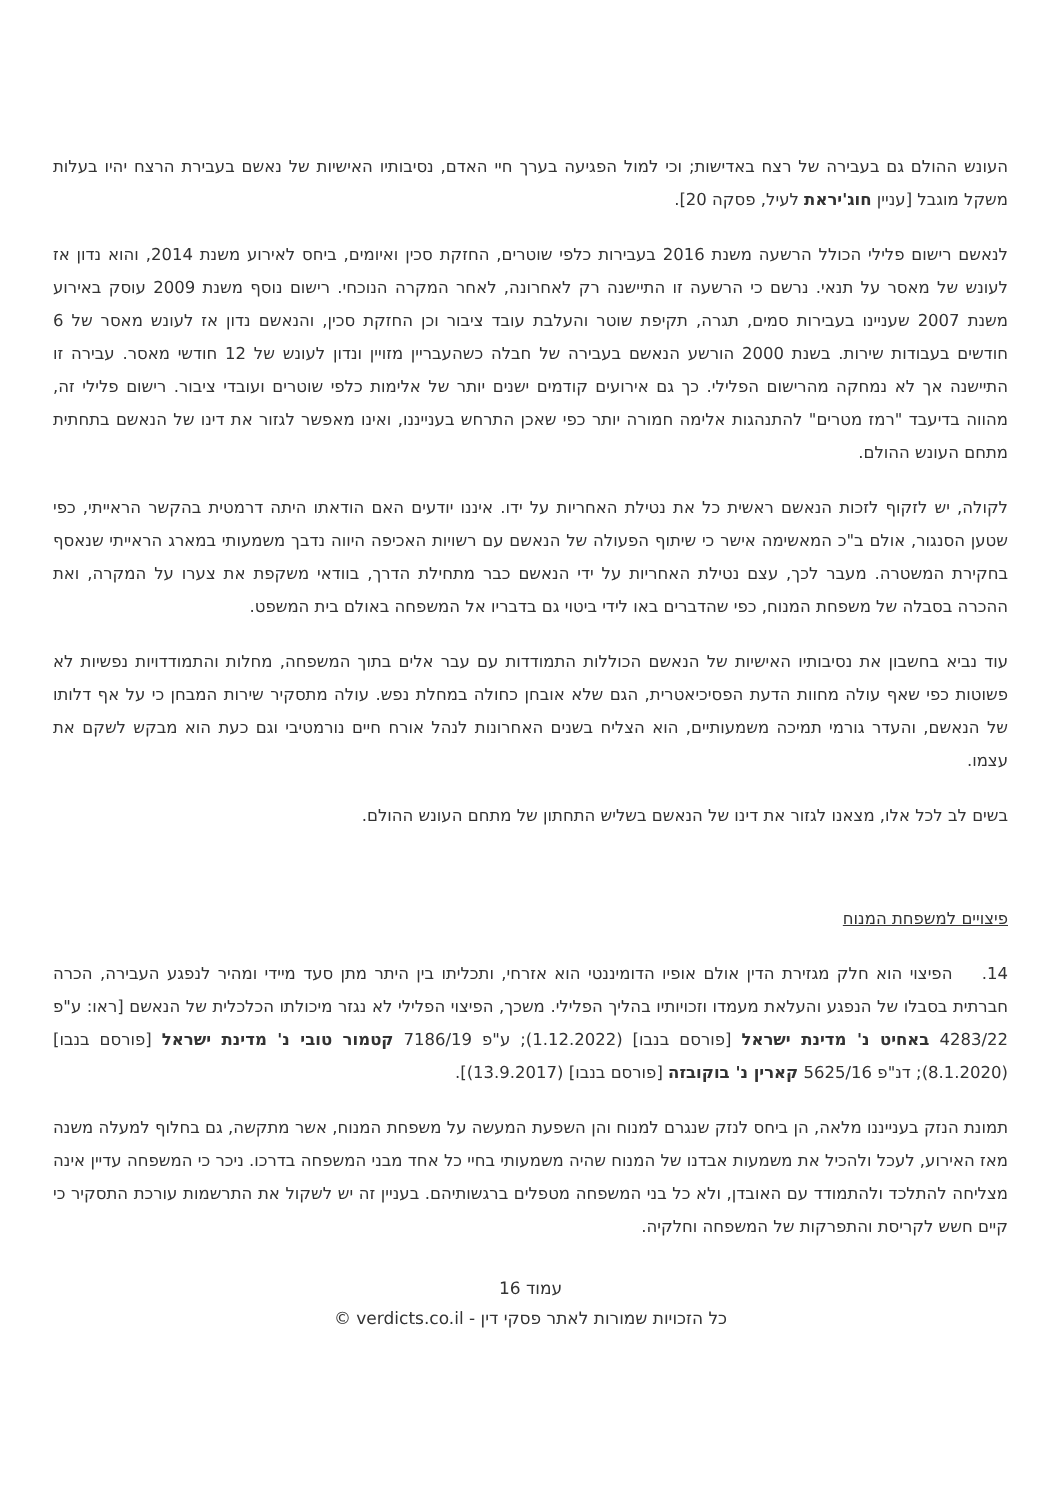העונש ההולם גם בעבירה של רצח באדישות; וכי למול הפגיעה בערך חיי האדם, נסיבותיו האישיות של נאשם בעבירת הרצח יהיו בעלות משקל מוגבל [עניין חוג'יראת לעיל, פסקה 20].
לנאשם רישום פלילי הכולל הרשעה משנת 2016 בעבירות כלפי שוטרים, החזקת סכין ואיומים, ביחס לאירוע משנת 2014, והוא נדון אז לעונש של מאסר על תנאי. נרשם כי הרשעה זו התיישנה רק לאחרונה, לאחר המקרה הנוכחי. רישום נוסף משנת 2009 עוסק באירוע משנת 2007 שעניינו בעבירות סמים, תגרה, תקיפת שוטר והעלבת עובד ציבור וכן החזקת סכין, והנאשם נדון אז לעונש מאסר של 6 חודשים בעבודות שירות. בשנת 2000 הורשע הנאשם בעבירה של חבלה כשהעבריין מזויין ונדון לעונש של 12 חודשי מאסר. עבירה זו התיישנה אך לא נמחקה מהרישום הפלילי. כך גם אירועים קודמים ישנים יותר של אלימות כלפי שוטרים ועובדי ציבור. רישום פלילי זה, מהווה בדיעבד "רמז מטרים" להתנהגות אלימה חמורה יותר כפי שאכן התרחש בענייננו, ואינו מאפשר לגזור את דינו של הנאשם בתחתית מתחם העונש ההולם.
לקולה, יש לזקוף לזכות הנאשם ראשית כל את נטילת האחריות על ידו. איננו יודעים האם הודאתו היתה דרמטית בהקשר הראייתי, כפי שטען הסנגור, אולם ב"כ המאשימה אישר כי שיתוף הפעולה של הנאשם עם רשויות האכיפה היווה נדבך משמעותי במארג הראייתי שנאסף בחקירת המשטרה. מעבר לכך, עצם נטילת האחריות על ידי הנאשם כבר מתחילת הדרך, בוודאי משקפת את צערו על המקרה, ואת ההכרה בסבלה של משפחת המנוח, כפי שהדברים באו לידי ביטוי גם בדבריו אל המשפחה באולם בית המשפט.
עוד נביא בחשבון את נסיבותיו האישיות של הנאשם הכוללות התמודדות עם עבר אלים בתוך המשפחה, מחלות והתמודדויות נפשיות לא פשוטות כפי שאף עולה מחוות הדעת הפסיכיאטרית, הגם שלא אובחן כחולה במחלת נפש. עולה מתסקיר שירות המבחן כי על אף דלותו של הנאשם, והעדר גורמי תמיכה משמעותיים, הוא הצליח בשנים האחרונות לנהל אורח חיים נורמטיבי וגם כעת הוא מבקש לשקם את עצמו.
בשים לב לכל אלו, מצאנו לגזור את דינו של הנאשם בשליש התחתון של מתחם העונש ההולם.
פיצויים למשפחת המנוח
14. הפיצוי הוא חלק מגזירת הדין אולם אופיו הדומיננטי הוא אזרחי, ותכליתו בין היתר מתן סעד מיידי ומהיר לנפגע העבירה, הכרה חברתית בסבלו של הנפגע והעלאת מעמדו וזכויותיו בהליך הפלילי. משכך, הפיצוי הפלילי לא נגזר מיכולתו הכלכלית של הנאשם [ראו: ע"פ 4283/22 באחיט נ' מדינת ישראל [פורסם בנבו] (1.12.2022); ע"פ 7186/19 קטמור טובי נ' מדינת ישראל [פורסם בנבו] (8.1.2020); דנ"פ 5625/16 קארין נ' בוקובזה [פורסם בנבו] (13.9.2017)].
תמונת הנזק בענייננו מלאה, הן ביחס לנזק שנגרם למנוח והן השפעת המעשה על משפחת המנוח, אשר מתקשה, גם בחלוף למעלה משנה מאז האירוע, לעכל ולהכיל את משמעות אבדנו של המנוח שהיה משמעותי בחיי כל אחד מבני המשפחה בדרכו. ניכר כי המשפחה עדיין אינה מצליחה להתלכד ולהתמודד עם האובדן, ולא כל בני המשפחה מטפלים ברגשותיהם. בעניין זה יש לשקול את התרשמות עורכת התסקיר כי קיים חשש לקריסת והתפרקות של המשפחה וחלקיה.
עמוד 16
כל הזכויות שמורות לאתר פסקי דין - verdicts.co.il ©